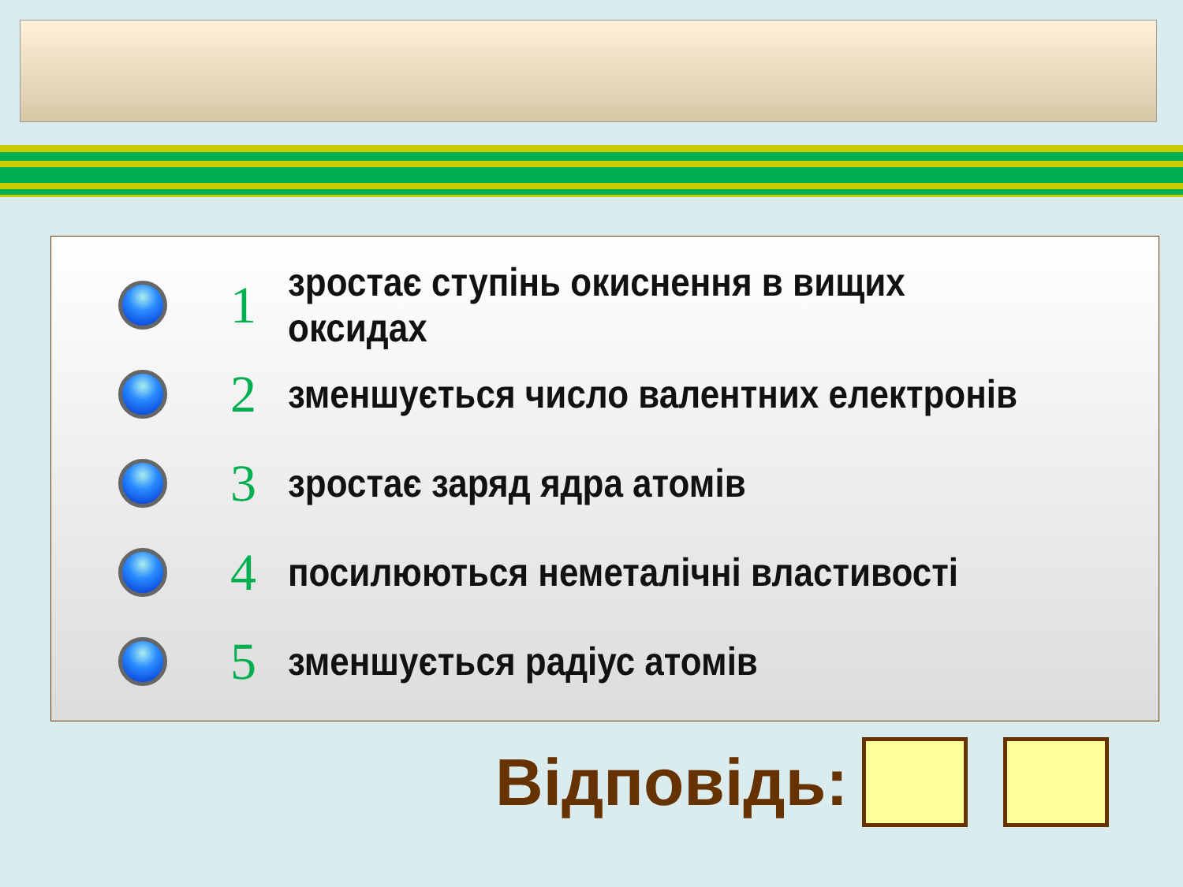1
зростає ступінь окиснення в вищих оксидах
2
зменшується число валентних електронів
3
зростає заряд ядра атомів
4
посилюються неметалічні властивості
5
зменшується радіус атомів
Відповідь: